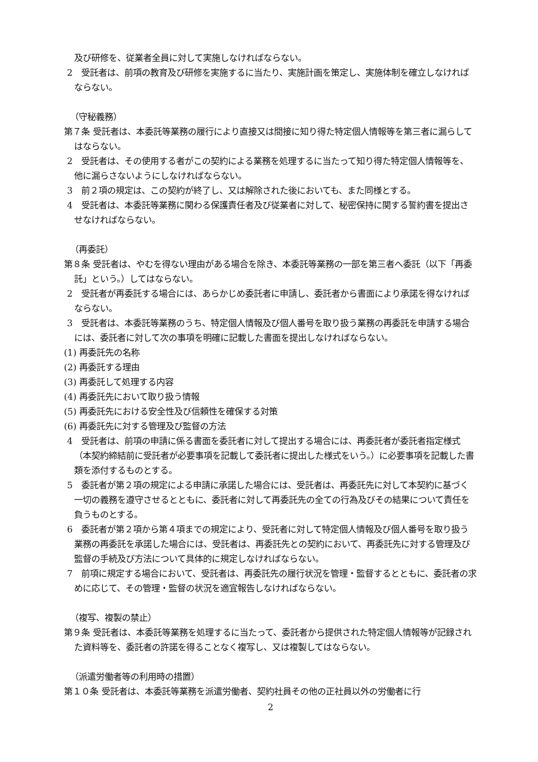及び研修を、従業者全員に対して実施しなければならない。
2　受託者は、前項の教育及び研修を実施するに当たり、実施計画を策定し、実施体制を確立しなければならない。
（守秘義務）
第７条 受託者は、本委託等業務の履行により直接又は間接に知り得た特定個人情報等を第三者に漏らしてはならない。
2　受託者は、その使用する者がこの契約による業務を処理するに当たって知り得た特定個人情報等を、他に漏らさないようにしなければならない。
3　前２項の規定は、この契約が終了し、又は解除された後においても、また同様とする。
4　受託者は、本委託等業務に関わる保護責任者及び従業者に対して、秘密保持に関する誓約書を提出させなければならない。
（再委託）
第８条 受託者は、やむを得ない理由がある場合を除き、本委託等業務の一部を第三者へ委託（以下「再委託」という。）してはならない。
2　受託者が再委託する場合には、あらかじめ委託者に申請し、委託者から書面により承諾を得なければならない。
3　受託者は、本委託等業務のうち、特定個人情報及び個人番号を取り扱う業務の再委託を申請する場合には、委託者に対して次の事項を明確に記載した書面を提出しなければならない。
(1) 再委託先の名称
(2) 再委託する理由
(3) 再委託して処理する内容
(4) 再委託先において取り扱う情報
(5) 再委託先における安全性及び信頼性を確保する対策
(6) 再委託先に対する管理及び監督の方法
4　受託者は、前項の申請に係る書面を委託者に対して提出する場合には、再委託者が委託者指定様式（本契約締結前に受託者が必要事項を記載して委託者に提出した様式をいう。）に必要事項を記載した書類を添付するものとする。
5　委託者が第２項の規定による申請に承諾した場合には、受託者は、再委託先に対して本契約に基づく一切の義務を遵守させるとともに、委託者に対して再委託先の全ての行為及びその結果について責任を負うものとする。
6　委託者が第２項から第４項までの規定により、受託者に対して特定個人情報及び個人番号を取り扱う業務の再委託を承諾した場合には、受託者は、再委託先との契約において、再委託先に対する管理及び監督の手続及び方法について具体的に規定しなければならない。
7　前項に規定する場合において、受託者は、再委託先の履行状況を管理・監督するとともに、委託者の求めに応じて、その管理・監督の状況を適宜報告しなければならない。
（複写、複製の禁止）
第９条 受託者は、本委託等業務を処理するに当たって、委託者から提供された特定個人情報等が記録された資料等を、委託者の許諾を得ることなく複写し、又は複製してはならない。
（派遣労働者等の利用時の措置）
第１０条 受託者は、本委託等業務を派遣労働者、契約社員その他の正社員以外の労働者に行
2